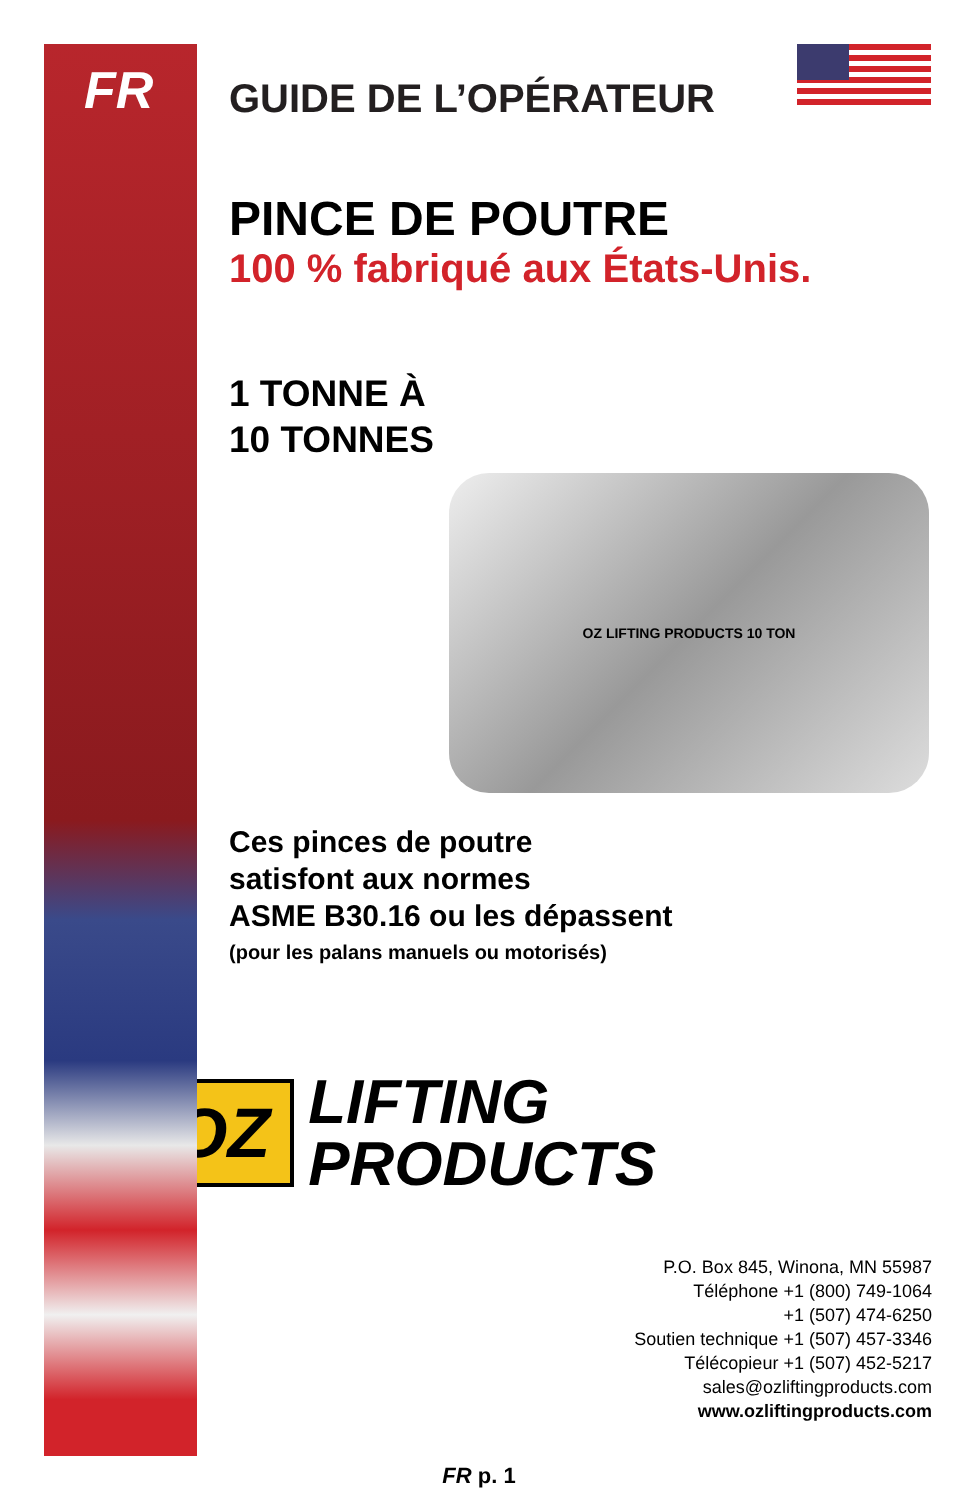FR
GUIDE DE L’OPÉRATEUR
PINCE DE POUTRE
100 % fabriqué aux États-Unis.
1 TONNE À
10 TONNES
OZ LIFTING PRODUCTS 10 TON
Ces pinces de poutre
satisfont aux normes
ASME B30.16 ou les dépassent
(pour les palans manuels ou motorisés)
OZ
LIFTING
PRODUCTS
P.O. Box 845, Winona, MN 55987
Téléphone +1 (800) 749-1064
+1 (507) 474-6250
Soutien technique +1 (507) 457-3346
Télécopieur +1 (507) 452-5217
sales@ozliftingproducts.com
www.ozliftingproducts.com
FR p. 1